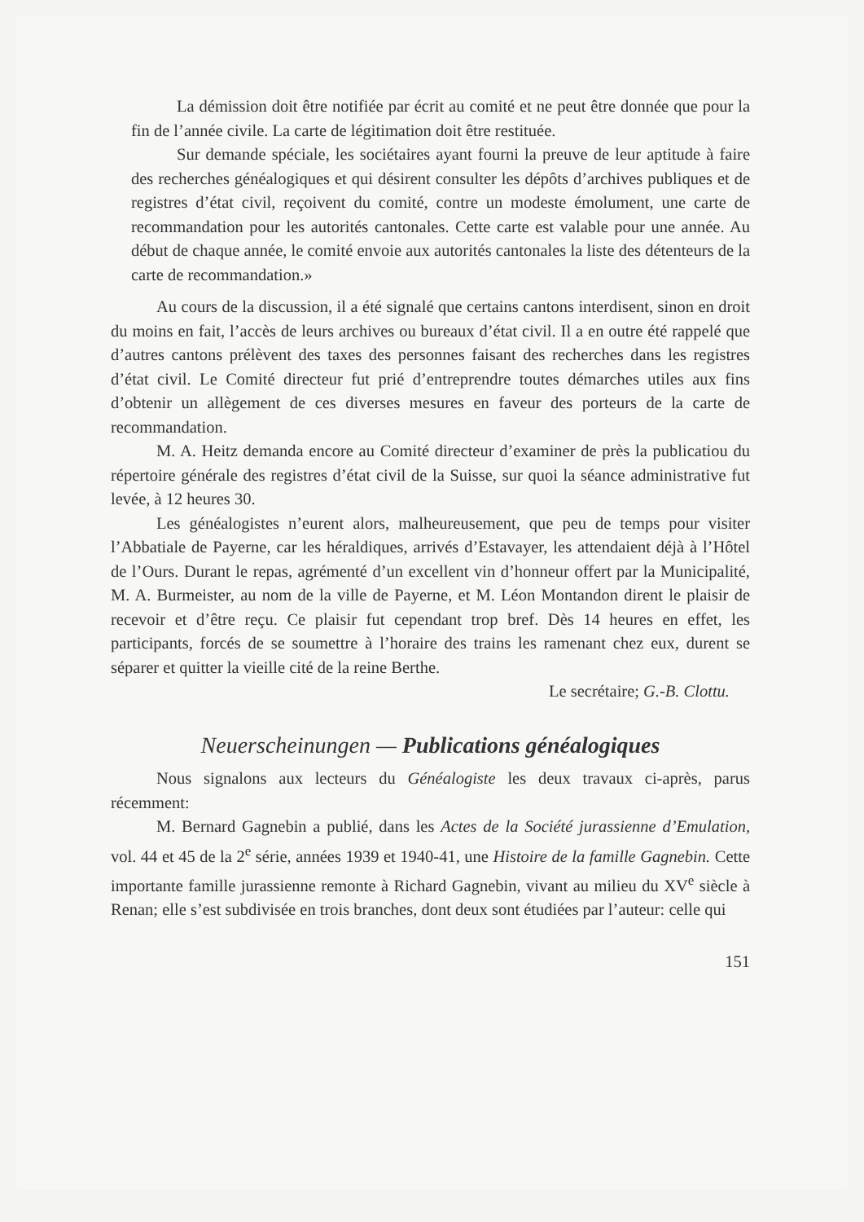La démission doit être notifiée par écrit au comité et ne peut être donnée que pour la fin de l’année civile. La carte de légitimation doit être restituée.
Sur demande spéciale, les sociétaires ayant fourni la preuve de leur aptitude à faire des recherches généalogiques et qui désirent consulter les dépôts d’archives publiques et de registres d’état civil, reçoivent du comité, contre un modeste émolument, une carte de recommandation pour les autorités cantonales. Cette carte est valable pour une année. Au début de chaque année, le comité envoie aux autorités cantonales la liste des détenteurs de la carte de recommandation.»
Au cours de la discussion, il a été signalé que certains cantons interdisent, sinon en droit du moins en fait, l’accès de leurs archives ou bureaux d’état civil. Il a en outre été rappelé que d’autres cantons prélèvent des taxes des personnes faisant des recherches dans les registres d’état civil. Le Comité directeur fut prié d’entreprendre toutes démarches utiles aux fins d’obtenir un allègement de ces diverses mesures en faveur des porteurs de la carte de recommandation.
M. A. Heitz demanda encore au Comité directeur d’examiner de près la publicatiou du répertoire générale des registres d’état civil de la Suisse, sur quoi la séance administrative fut levée, à 12 heures 30.
Les généalogistes n’eurent alors, malheureusement, que peu de temps pour visiter l’Abbatiale de Payerne, car les héraldiques, arrivés d’Estavayer, les attendaient déjà à l’Hôtel de l’Ours. Durant le repas, agrémenté d’un excellent vin d’honneur offert par la Municipalité, M. A. Burmeister, au nom de la ville de Payerne, et M. Léon Montandon dirent le plaisir de recevoir et d’être reçu. Ce plaisir fut cependant trop bref. Dès 14 heures en effet, les participants, forcés de se soumettre à l’horaire des trains les ramenant chez eux, durent se séparer et quitter la vieille cité de la reine Berthe.
Le secrétaire; G.-B. Clottu.
Neuerscheinungen — Publications généalogiques
Nous signalons aux lecteurs du Généalogiste les deux travaux ci-après, parus récemment:
M. Bernard Gagnebin a publié, dans les Actes de la Société jurassienne d’Emulation, vol. 44 et 45 de la 2<sup>e</sup> série, années 1939 et 1940-41, une Histoire de la famille Gagnebin. Cette importante famille jurassienne remonte à Richard Gagnebin, vivant au milieu du XV<sup>e</sup> siècle à Renan; elle s’est subdivisée en trois branches, dont deux sont étudiées par l’auteur: celle qui
151